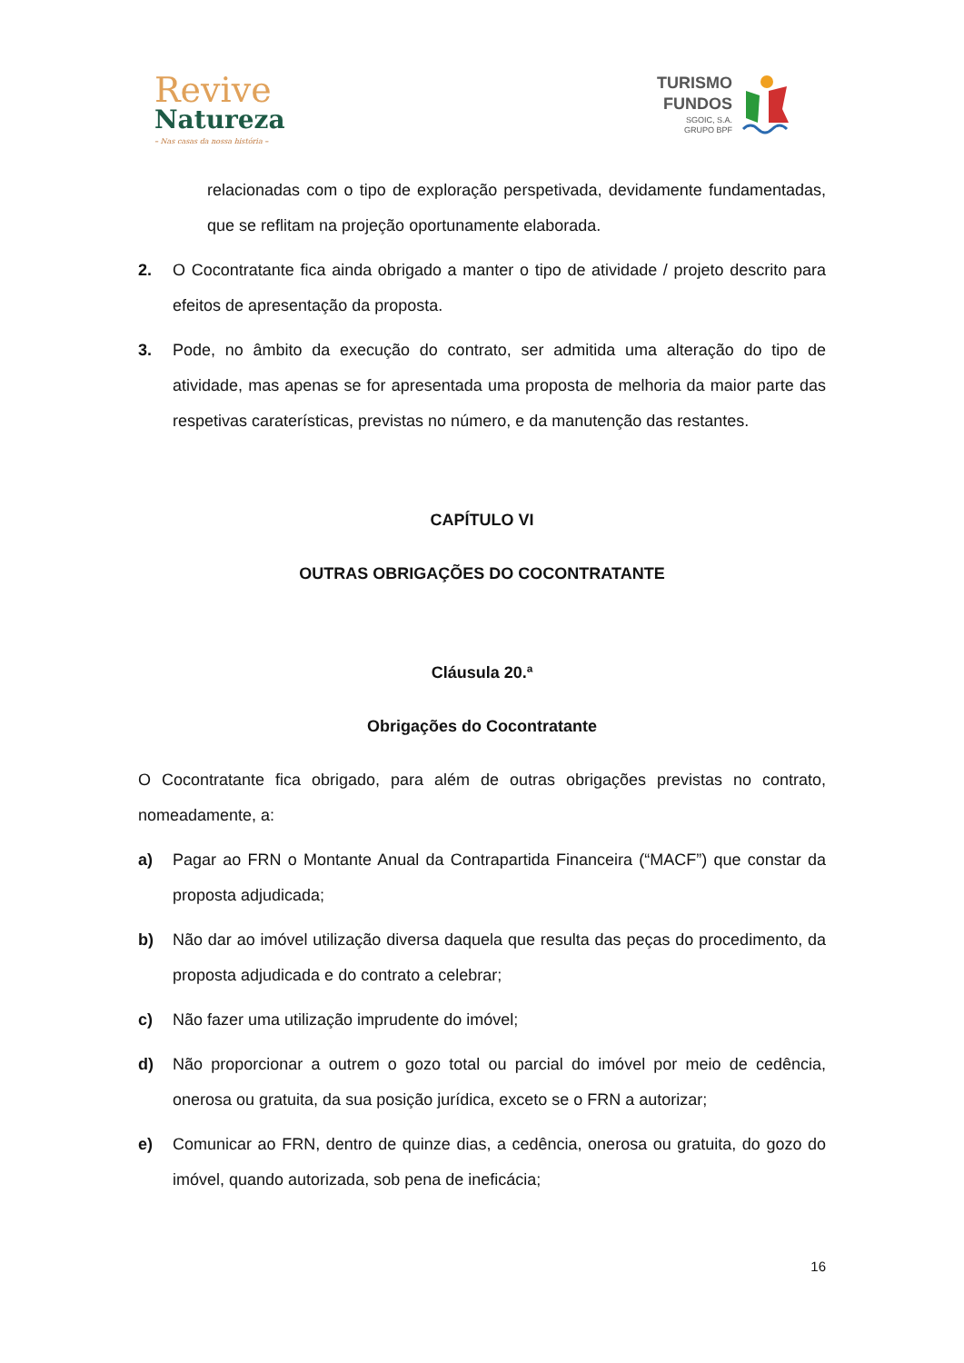Revive
Natureza
– Nas casas da nossa história –
TURISMO
FUNDOS
SGOIC, S.A.
GRUPO BPF
relacionadas com o tipo de exploração perspetivada, devidamente fundamentadas, que se reflitam na projeção oportunamente elaborada.
2. O Cocontratante fica ainda obrigado a manter o tipo de atividade / projeto descrito para efeitos de apresentação da proposta.
3. Pode, no âmbito da execução do contrato, ser admitida uma alteração do tipo de atividade, mas apenas se for apresentada uma proposta de melhoria da maior parte das respetivas caraterísticas, previstas no número, e da manutenção das restantes.
CAPÍTULO VI
OUTRAS OBRIGAÇÕES DO COCONTRATANTE
Cláusula 20.ª
Obrigações do Cocontratante
O Cocontratante fica obrigado, para além de outras obrigações previstas no contrato, nomeadamente, a:
a) Pagar ao FRN o Montante Anual da Contrapartida Financeira (“MACF”) que constar da proposta adjudicada;
b) Não dar ao imóvel utilização diversa daquela que resulta das peças do procedimento, da proposta adjudicada e do contrato a celebrar;
c) Não fazer uma utilização imprudente do imóvel;
d) Não proporcionar a outrem o gozo total ou parcial do imóvel por meio de cedência, onerosa ou gratuita, da sua posição jurídica, exceto se o FRN a autorizar;
e) Comunicar ao FRN, dentro de quinze dias, a cedência, onerosa ou gratuita, do gozo do imóvel, quando autorizada, sob pena de ineficácia;
16